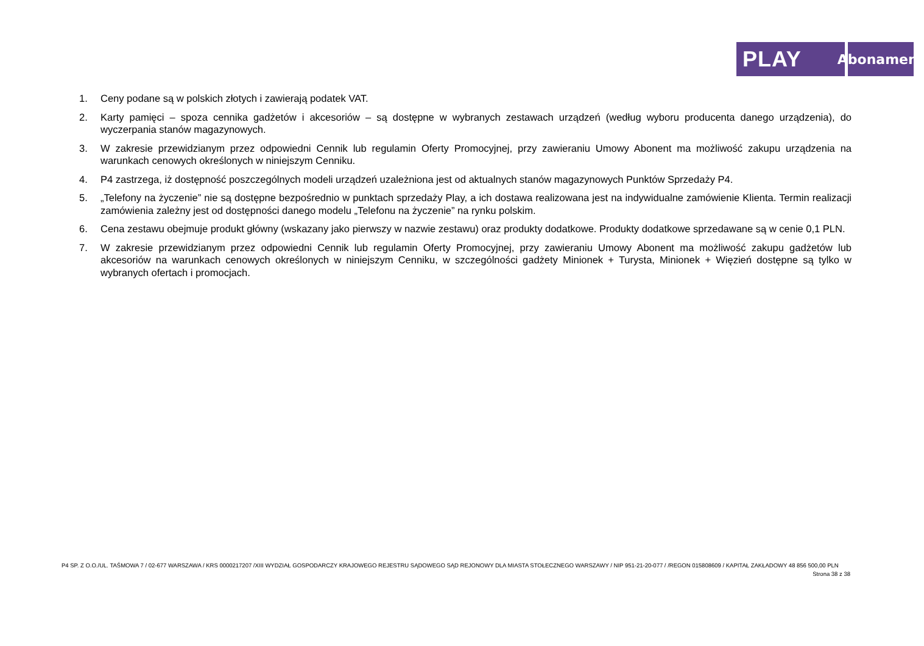PLAY
Abonament
1. Ceny podane są w polskich złotych i zawierają podatek VAT.
2. Karty pamięci – spoza cennika gadżetów i akcesoriów – są dostępne w wybranych zestawach urządzeń (według wyboru producenta danego urządzenia), do wyczerpania stanów magazynowych.
3. W zakresie przewidzianym przez odpowiedni Cennik lub regulamin Oferty Promocyjnej, przy zawieraniu Umowy Abonent ma możliwość zakupu urządzenia na warunkach cenowych określonych w niniejszym Cenniku.
4. P4 zastrzega, iż dostępność poszczególnych modeli urządzeń uzależniona jest od aktualnych stanów magazynowych Punktów Sprzedaży P4.
5. „Telefony na życzenie” nie są dostępne bezpośrednio w punktach sprzedaży Play, a ich dostawa realizowana jest na indywidualne zamówienie Klienta. Termin realizacji zamówienia zależny jest od dostępności danego modelu „Telefonu na życzenie” na rynku polskim.
6. Cena zestawu obejmuje produkt główny (wskazany jako pierwszy w nazwie zestawu) oraz produkty dodatkowe. Produkty dodatkowe sprzedawane są w cenie 0,1 PLN.
7. W zakresie przewidzianym przez odpowiedni Cennik lub regulamin Oferty Promocyjnej, przy zawieraniu Umowy Abonent ma możliwość zakupu gadżetów lub akcesoriów na warunkach cenowych określonych w niniejszym Cenniku, w szczególności gadżety Minionek + Turysta, Minionek + Więzień dostępne są tylko w wybranych ofertach i promocjach.
P4 SP. Z O.O./UL. TAŚMOWA 7 / 02-677 WARSZAWA / KRS 0000217207 /XIII WYDZIAŁ GOSPODARCZY KRAJOWEGO REJESTRU SĄDOWEGO SĄD REJONOWY DLA MIASTA STOŁECZNEGO WARSZAWY / NIP 951-21-20-077 / /REGON 015808609 / KAPITAŁ ZAKŁADOWY 48 856 500,00 PLN
Strona 38 z 38